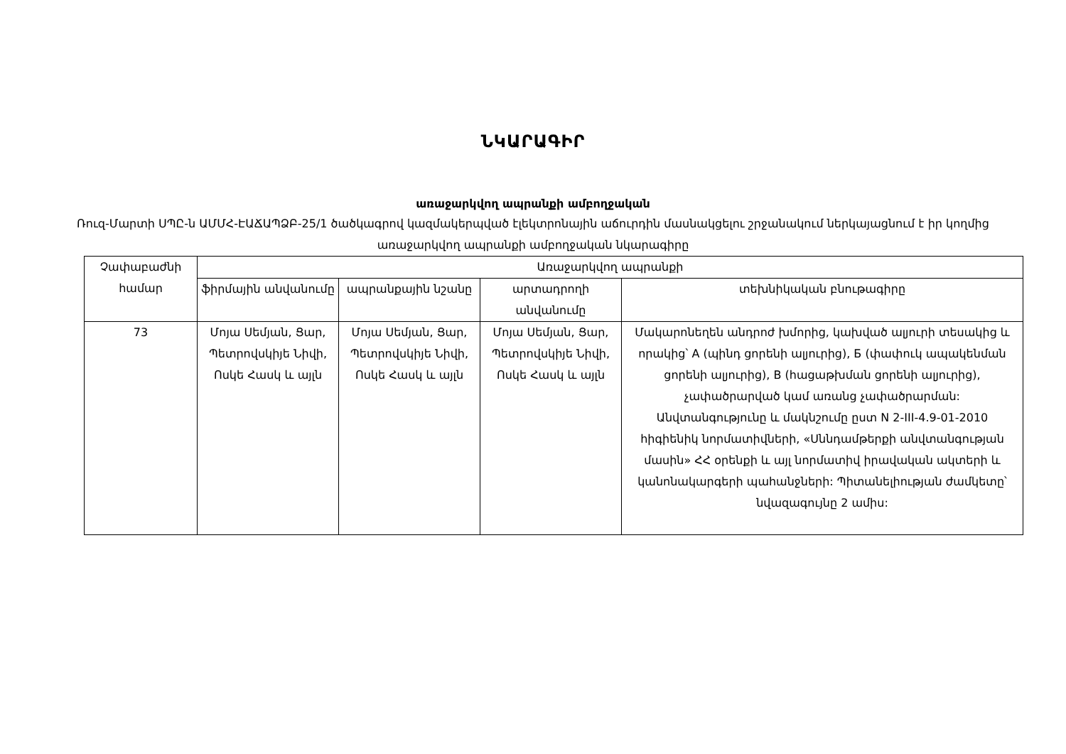ՆԿԱՐԱԳԻՐ
առաջարկվող ապրանքի ամբողջական
Ռուզ-Մարտի ՍՊԸ-ն ԱՄՄՀ-ԷԱՃԱՊՁԲ-25/1 ծածկագրով կազմակերպված էլեկտրոնային աճուրդին մասնակցելու շրջանակում ներկայացնում է իր կողմից առաջարկվող ապրանքի ամբողջական նկարագիրը
| Չափաբաժնի համար | Առաջարկվող ապրանքի | | | |
| --- | --- | --- | --- | --- |
| | ֆիրմային անվանումը | ապրանքային նշանը | արտադրողի անվանումը | տեխնիկական բնութագիրը |
| 73 | Մոյա Սեմյան, Ցար, Պետրովսկիյե Նիվի, Ոսկե Հասկ և այլն | Մոյա Սեմյան, Ցար, Պետրովսկիյե Նիվի, Ոսկե Հասկ և այլն | Մոյա Սեմյան, Ցար, Պետրովսկիյե Նիվի, Ոսկե Հասկ և այլն | Մակարոնեղեն անդրոժ խմորից, կախված ալյուրի տեսակից և որակից՝ A (պինդ ցորենի ալյուրից), Б (փափուկ ապակենման ցորենի ալյուրից), B (հացաթխման ցորենի ալյուրից), չափածրարված կամ առանց չափածրարման: Անվտանգությունը և մակնշումը ըստ N 2-III-4.9-01-2010 հիգիենիկ նորմատիվների, «Սննդամթերքի անվտանգության մասին» ՀՀ օրենքի և այլ նորմատիվ իրավական ակտերի և կանոնակարգերի պահանջների: Պիտանելիության ժամկետը՝ նվազագույնը 2 ամիս: |